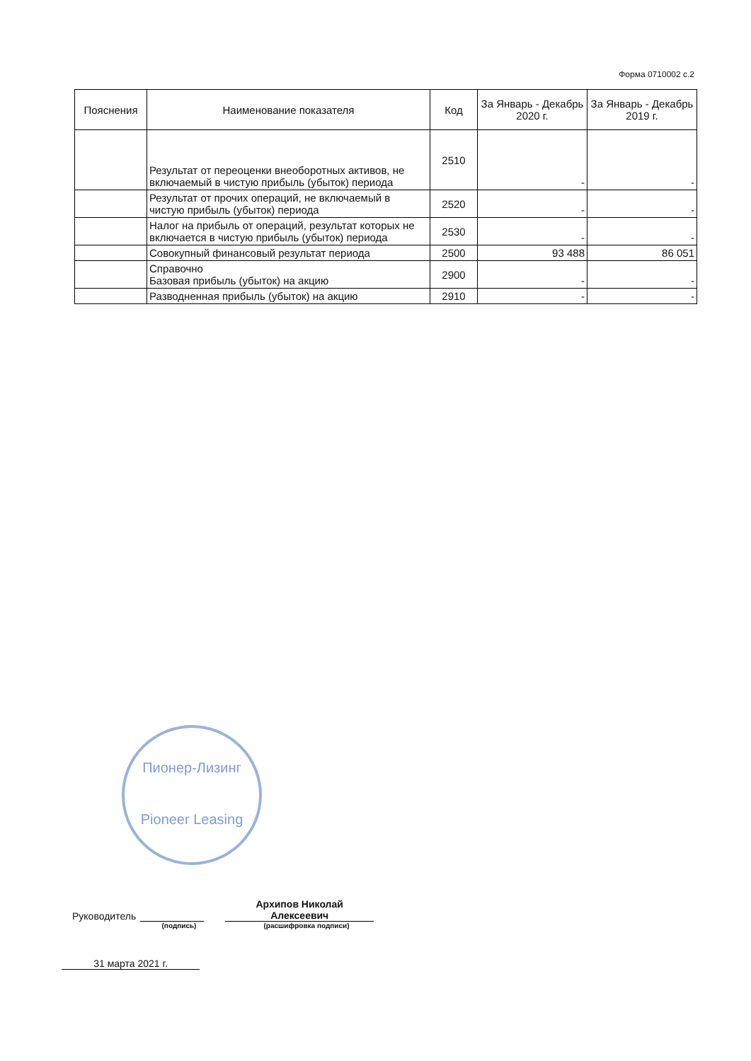Форма 0710002 с.2
| Пояснения | Наименование показателя | Код | За Январь - Декабрь 2020 г. | За Январь - Декабрь 2019 г. |
| --- | --- | --- | --- | --- |
| | Результат от переоценки внеоборотных активов, не включаемый в чистую прибыль (убыток) периода | 2510 | - | - |
| | Результат от прочих операций, не включаемый в чистую прибыль (убыток) периода | 2520 | - | - |
| | Налог на прибыль от операций, результат которых не включается в чистую прибыль (убыток) периода | 2530 | - | - |
| | Совокупный финансовый результат периода | 2500 | 93 488 | 86 051 |
| | Справочно Базовая прибыль (убыток) на акцию | 2900 | - | - |
| | Разводненная прибыль (убыток) на акцию | 2910 | - | - |
Пионер-Лизинг
Pioneer Leasing
Руководитель Архипов Николай
Алексеевич
(подпись) (расшифровка подписи)
31 марта 2021 г.